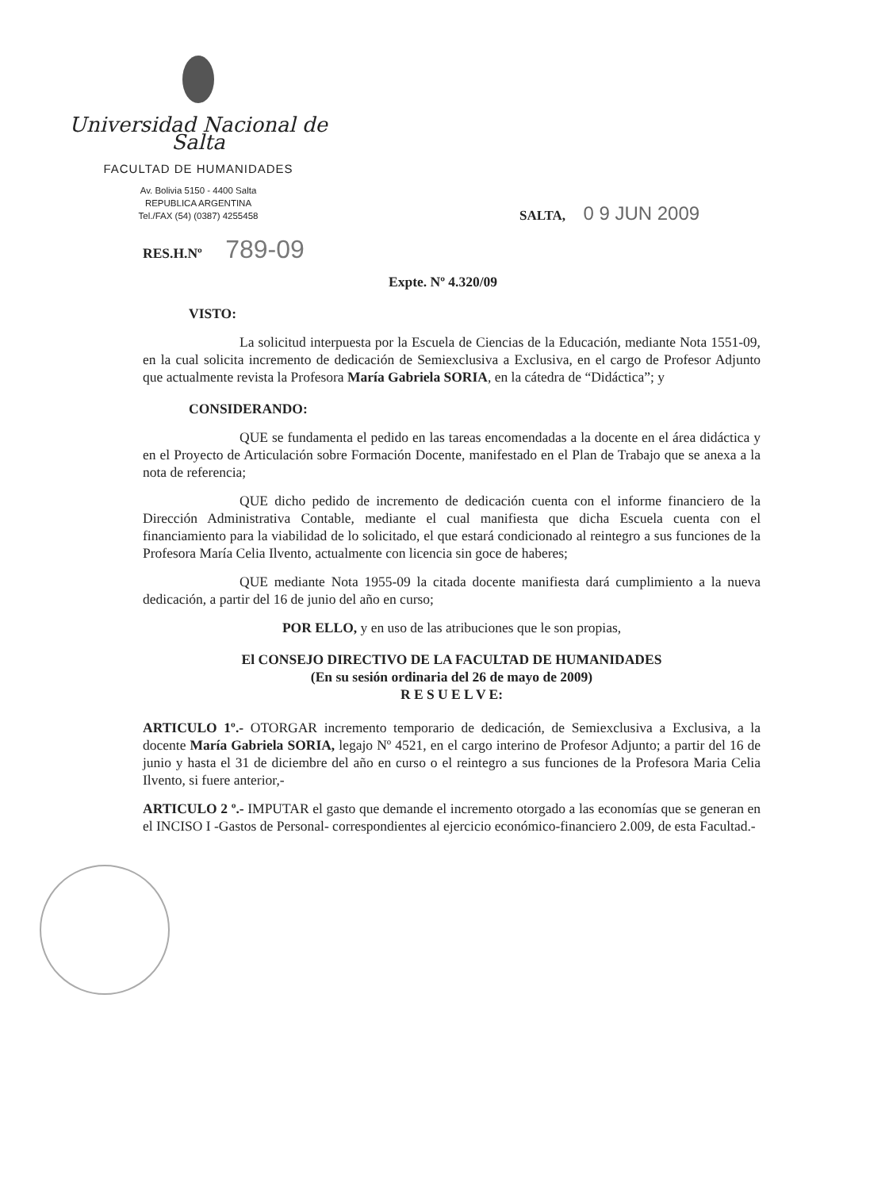Universidad Nacional de Salta
FACULTAD DE HUMANIDADES
Av. Bolivia 5150 - 4400 Salta
REPUBLICA ARGENTINA
Tel./FAX (54) (0387) 4255458
SALTA, 0 9 JUN 2009
RES.H.Nº 789-09
Expte. Nº 4.320/09
VISTO:
La solicitud interpuesta por la Escuela de Ciencias de la Educación, mediante Nota 1551-09, en la cual solicita incremento de dedicación de Semiexclusiva a Exclusiva, en el cargo de Profesor Adjunto que actualmente revista la Profesora María Gabriela SORIA, en la cátedra de “Didáctica”; y
CONSIDERANDO:
QUE se fundamenta el pedido en las tareas encomendadas a la docente en el área didáctica y en el Proyecto de Articulación sobre Formación Docente, manifestado en el Plan de Trabajo que se anexa a la nota de referencia;
QUE dicho pedido de incremento de dedicación cuenta con el informe financiero de la Dirección Administrativa Contable, mediante el cual manifiesta que dicha Escuela cuenta con el financiamiento para la viabilidad de lo solicitado, el que estará condicionado al reintegro a sus funciones de la Profesora María Celia Ilvento, actualmente con licencia sin goce de haberes;
QUE mediante Nota 1955-09 la citada docente manifiesta dará cumplimiento a la nueva dedicación, a partir del 16 de junio del año en curso;
POR ELLO, y en uso de las atribuciones que le son propias,
El CONSEJO DIRECTIVO DE LA FACULTAD DE HUMANIDADES
(En su sesión ordinaria del 26 de mayo de 2009)
R E S U E L V E:
ARTICULO 1º.- OTORGAR incremento temporario de dedicación, de Semiexclusiva a Exclusiva, a la docente María Gabriela SORIA, legajo Nº 4521, en el cargo interino de Profesor Adjunto; a partir del 16 de junio y hasta el 31 de diciembre del año en curso o el reintegro a sus funciones de la Profesora Maria Celia Ilvento, si fuere anterior,-
ARTICULO 2 º.- IMPUTAR el gasto que demande el incremento otorgado a las economías que se generan en el INCISO I -Gastos de Personal- correspondientes al ejercicio económico-financiero 2.009, de esta Facultad.-